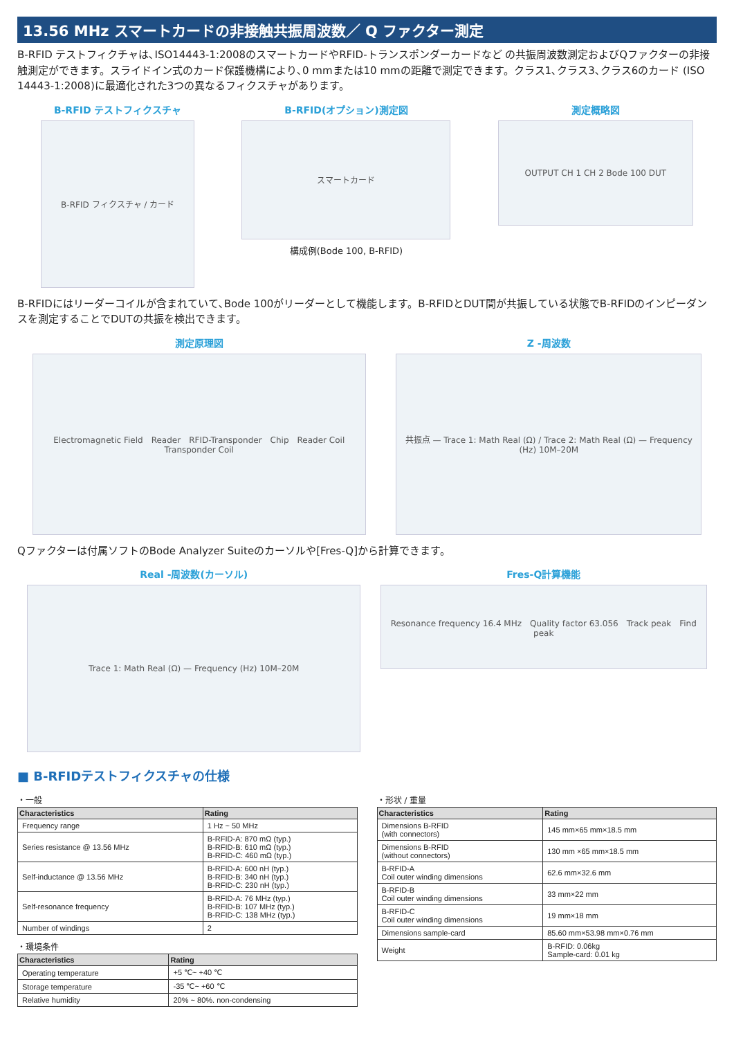13.56 MHz スマートカードの非接触共振周波数／ Q ファクター測定
B-RFID テストフィクチャは､ISO14443-1:2008のスマートカードやRFID-トランスポンダーカードなど の共振周波数測定およびQファクターの非接触測定ができます。スライドイン式のカード保護機構により､0 mmまたは10 mmの距離で測定できます。クラス1､クラス3､クラス6のカード (ISO 14443-1:2008)に最適化された3つの異なるフィクスチャがあります。
B-RFID テストフィクスチャ
B-RFID フィクスチャ / カード
B-RFID(オプション)測定図
スマートカード
構成例(Bode 100, B-RFID)
測定概略図
OUTPUT CH 1 CH 2 Bode 100 DUT
B-RFIDにはリーダーコイルが含まれていて､Bode 100がリーダーとして機能します。B-RFIDとDUT間が共振している状態でB-RFIDのインピーダンスを測定することでDUTの共振を検出できます。
測定原理図
Electromagnetic Field　Reader　RFID-Transponder　Chip　Reader Coil　Transponder Coil
Z -周波数
共振点 — Trace 1: Math Real (Ω) / Trace 2: Math Real (Ω) — Frequency (Hz) 10M–20M
Qファクターは付属ソフトのBode Analyzer Suiteのカーソルや[Fres-Q]から計算できます。
Real -周波数(カーソル)
Trace 1: Math Real (Ω) — Frequency (Hz) 10M–20M
Fres-Q計算機能
Resonance frequency 16.4 MHz　Quality factor 63.056　Track peak　Find peak
■ B-RFIDテストフィクスチャの仕様
・一般
| Characteristics | Rating |
| --- | --- |
| Frequency range | 1 Hz ~ 50 MHz |
| Series resistance @ 13.56 MHz | B-RFID-A: 870 mΩ (typ.) B-RFID-B: 610 mΩ (typ.) B-RFID-C: 460 mΩ (typ.) |
| Self-inductance @ 13.56 MHz | B-RFID-A: 600 nH (typ.) B-RFID-B: 340 nH (typ.) B-RFID-C: 230 nH (typ.) |
| Self-resonance frequency | B-RFID-A: 76 MHz (typ.) B-RFID-B: 107 MHz (typ.) B-RFID-C: 138 MHz (typ.) |
| Number of windings | 2 |
・環境条件
| Characteristics | Rating |
| --- | --- |
| Operating temperature | +5 ℃~ +40 ℃ |
| Storage temperature | -35 ℃~ +60 ℃ |
| Relative humidity | 20% ~ 80%. non-condensing |
・形状 / 重量
| Characteristics | Rating |
| --- | --- |
| Dimensions B-RFID (with connectors) | 145 mm×65 mm×18.5 mm |
| Dimensions B-RFID (without connectors) | 130 mm ×65 mm×18.5 mm |
| B-RFID-A Coil outer winding dimensions | 62.6 mm×32.6 mm |
| B-RFID-B Coil outer winding dimensions | 33 mm×22 mm |
| B-RFID-C Coil outer winding dimensions | 19 mm×18 mm |
| Dimensions sample-card | 85.60 mm×53.98 mm×0.76 mm |
| Weight | B-RFID: 0.06kg Sample-card: 0.01 kg |